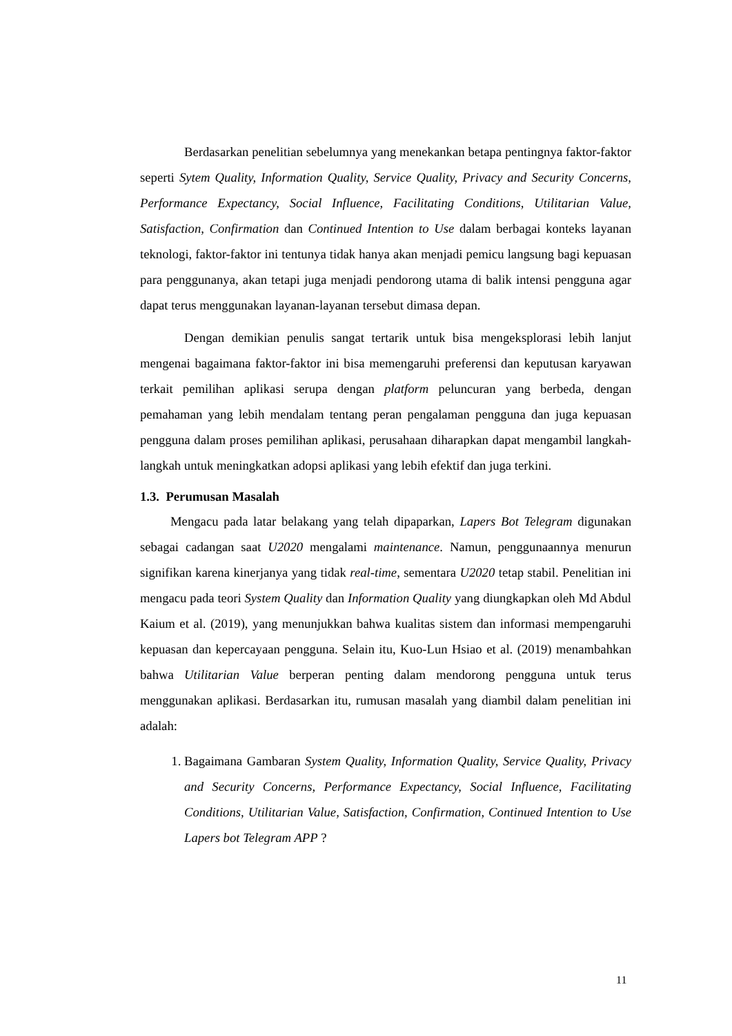Berdasarkan penelitian sebelumnya yang menekankan betapa pentingnya faktor-faktor seperti Sytem Quality, Information Quality, Service Quality, Privacy and Security Concerns, Performance Expectancy, Social Influence, Facilitating Conditions, Utilitarian Value, Satisfaction, Confirmation dan Continued Intention to Use dalam berbagai konteks layanan teknologi, faktor-faktor ini tentunya tidak hanya akan menjadi pemicu langsung bagi kepuasan para penggunanya, akan tetapi juga menjadi pendorong utama di balik intensi pengguna agar dapat terus menggunakan layanan-layanan tersebut dimasa depan.
Dengan demikian penulis sangat tertarik untuk bisa mengeksplorasi lebih lanjut mengenai bagaimana faktor-faktor ini bisa memengaruhi preferensi dan keputusan karyawan terkait pemilihan aplikasi serupa dengan platform peluncuran yang berbeda, dengan pemahaman yang lebih mendalam tentang peran pengalaman pengguna dan juga kepuasan pengguna dalam proses pemilihan aplikasi, perusahaan diharapkan dapat mengambil langkah-langkah untuk meningkatkan adopsi aplikasi yang lebih efektif dan juga terkini.
1.3. Perumusan Masalah
Mengacu pada latar belakang yang telah dipaparkan, Lapers Bot Telegram digunakan sebagai cadangan saat U2020 mengalami maintenance. Namun, penggunaannya menurun signifikan karena kinerjanya yang tidak real-time, sementara U2020 tetap stabil. Penelitian ini mengacu pada teori System Quality dan Information Quality yang diungkapkan oleh Md Abdul Kaium et al. (2019), yang menunjukkan bahwa kualitas sistem dan informasi mempengaruhi kepuasan dan kepercayaan pengguna. Selain itu, Kuo-Lun Hsiao et al. (2019) menambahkan bahwa Utilitarian Value berperan penting dalam mendorong pengguna untuk terus menggunakan aplikasi. Berdasarkan itu, rumusan masalah yang diambil dalam penelitian ini adalah:
1. Bagaimana Gambaran System Quality, Information Quality, Service Quality, Privacy and Security Concerns, Performance Expectancy, Social Influence, Facilitating Conditions, Utilitarian Value, Satisfaction, Confirmation, Continued Intention to Use Lapers bot Telegram APP ?
11